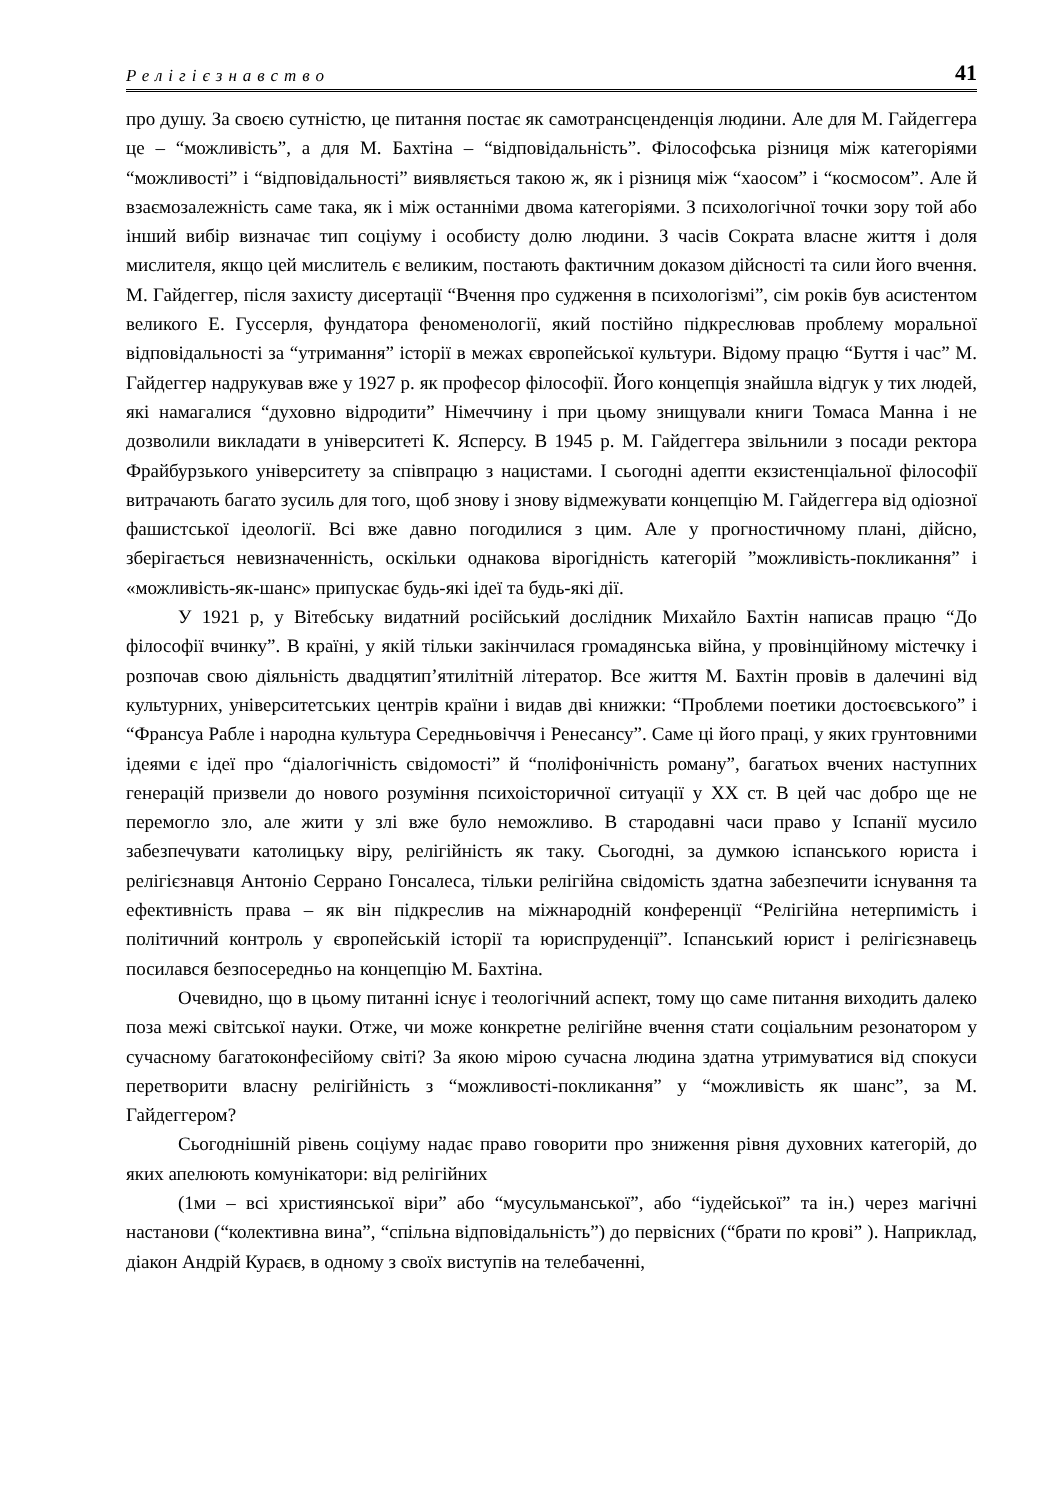Релігієзнавство 41
про душу. За своєю сутністю, це питання постає як самотрансценденція людини. Але для М. Гайдеггера це – “можливість”, а для М. Бахтіна – “відповідальність”. Філософська різниця між категоріями “можливості” і “відповідальності” виявляється такою ж, як і різниця між “хаосом” і “космосом”. Але й взаємозалежність саме така, як і між останніми двома категоріями. З психологічної точки зору той або інший вибір визначає тип соціуму і особисту долю людини. З часів Сократа власне життя і доля мислителя, якщо цей мислитель є великим, постають фактичним доказом дійсності та сили його вчення. М. Гайдеггер, після захисту дисертації “Вчення про судження в психологізмі”, сім років був асистентом великого Е. Гуссерля, фундатора феноменології, який постійно підкреслював проблему моральної відповідальності за “утримання” історії в межах європейської культури. Відому працю “Буття і час” М. Гайдеггер надрукував вже у 1927 р. як професор філософії. Його концепція знайшла відгук у тих людей, які намагалися “духовно відродити” Німеччину і при цьому знищували книги Томаса Манна і не дозволили викладати в університеті К. Ясперсу. В 1945 р. М. Гайдеггера звільнили з посади ректора Фрайбурзького університету за співпрацю з нацистами. І сьогодні адепти екзистенціальної філософії витрачають багато зусиль для того, щоб знову і знову відмежувати концепцію М. Гайдеггера від одіозної фашистської ідеології. Всі вже давно погодилися з цим. Але у прогностичному плані, дійсно, зберігається невизначенність, оскільки однакова вірогідність категорій ”можливість-покликання” і «можливість-як-шанс» припускає будь-які ідеї та будь-які дії.
У 1921 р, у Вітебську видатний російський дослідник Михайло Бахтін написав працю “До філософії вчинку”. В країні, у якій тільки закінчилася громадянська війна, у провінційному містечку і розпочав свою діяльність двадцятип’ятилітній літератор. Все життя М. Бахтін провів в далечині від культурних, університетських центрів країни і видав дві книжки: “Проблеми поетики достоєвського” і “Франсуа Рабле і народна культура Середньовіччя і Ренесансу”. Саме ці його праці, у яких грунтовними ідеями є ідеї про “діалогічність свідомості” й “поліфонічність роману”, багатьох вчених наступних генерацій призвели до нового розуміння психоісторичної ситуації у ХХ ст. В цей час добро ще не перемогло зло, але жити у злі вже було неможливо. В стародавні часи право у Іспанії мусило забезпечувати католицьку віру, релігійність як таку. Сьогодні, за думкою іспанського юриста і релігієзнавця Антоніо Серрано Гонсалеса, тільки релігійна свідомість здатна забезпечити існування та ефективність права – як він підкреслив на міжнародній конференції “Релігійна нетерпимість і політичний контроль у європейській історії та юриспруденції”. Іспанський юрист і релігієзнавець посилався безпосередньо на концепцію М. Бахтіна.
Очевидно, що в цьому питанні існує і теологічний аспект, тому що саме питання виходить далеко поза межі світської науки. Отже, чи може конкретне релігійне вчення стати соціальним резонатором у сучасному багатоконфесійому світі? За якою мірою сучасна людина здатна утримуватися від спокуси перетворити власну релігійність з “можливості-покликання” у “можливість як шанс”, за М. Гайдеггером?
Сьогоднішній рівень соціуму надає право говорити про зниження рівня духовних категорій, до яких апелюють комунікатори: від релігійних
(1ми – всі християнської віри” або “мусульманської”, або “іудейської” та ін.) через магічні настанови (“колективна вина”, “спільна відповідальність”) до первісних (“брати по крові” ). Наприклад, діакон Андрій Кураєв, в одному з своїх виступів на телебаченні,